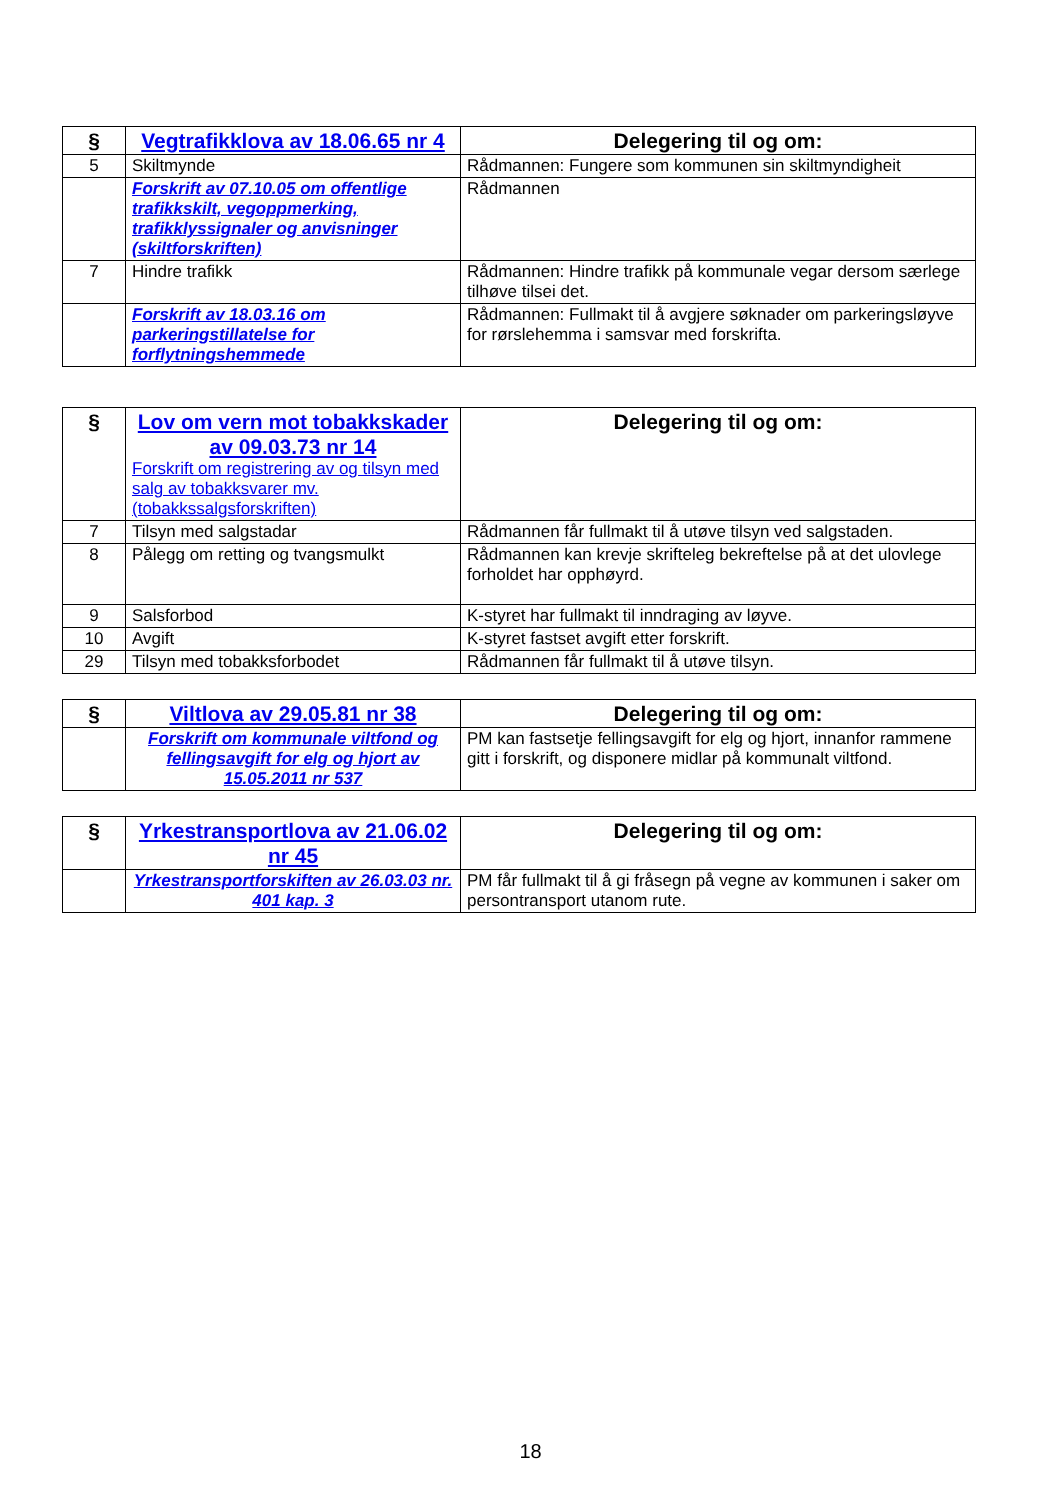| § | Vegtrafikklova av 18.06.65 nr 4 | Delegering til og om: |
| --- | --- | --- |
| 5 | Skiltmynde | Rådmannen: Fungere som kommunen sin skiltmyndigheit |
| | Forskrift av 07.10.05 om offentlige trafikkskilt, vegoppmerking, trafikklyssignaler og anvisninger (skiltforskriften) | Rådmannen |
| 7 | Hindre trafikk | Rådmannen: Hindre trafikk på kommunale vegar dersom særlege tilhøve tilsei det. |
| | Forskrift av 18.03.16 om parkeringstillatelse for forflytningshemmede | Rådmannen: Fullmakt til å avgjere søknader om parkeringsløyve for rørslehemma i samsvar med forskrifta. |
| § | Lov om vern mot tobakkskader av 09.03.73 nr 14 Forskrift om registrering av og tilsyn med salg av tobakksvarer mv. (tobakkssalgsforskriften) | Delegering til og om: |
| --- | --- | --- |
| 7 | Tilsyn med salgstadar | Rådmannen får fullmakt til å utøve tilsyn ved salgstaden. |
| 8 | Pålegg om retting og tvangsmulkt | Rådmannen kan krevje skrifteleg bekreftelse på at det ulovlege forholdet har opphøyrd. |
| 9 | Salsforbod | K-styret har fullmakt til inndraging av løyve. |
| 10 | Avgift | K-styret fastset avgift etter forskrift. |
| 29 | Tilsyn med tobakksforbodet | Rådmannen får fullmakt til å utøve tilsyn. |
| § | Viltlova av 29.05.81 nr 38 | Delegering til og om: |
| --- | --- | --- |
| | Forskrift om kommunale viltfond og fellingsavgift for elg og hjort av 15.05.2011 nr 537 | PM kan fastsetje fellingsavgift for elg og hjort, innanfor rammene gitt i forskrift, og disponere midlar på kommunalt viltfond. |
| § | Yrkestransportlova av 21.06.02 nr 45 | Delegering til og om: |
| --- | --- | --- |
| | Yrkestransportforskiften av 26.03.03 nr. 401 kap. 3 | PM får fullmakt til å gi fråsegn på vegne av kommunen i saker om persontransport utanom rute. |
18